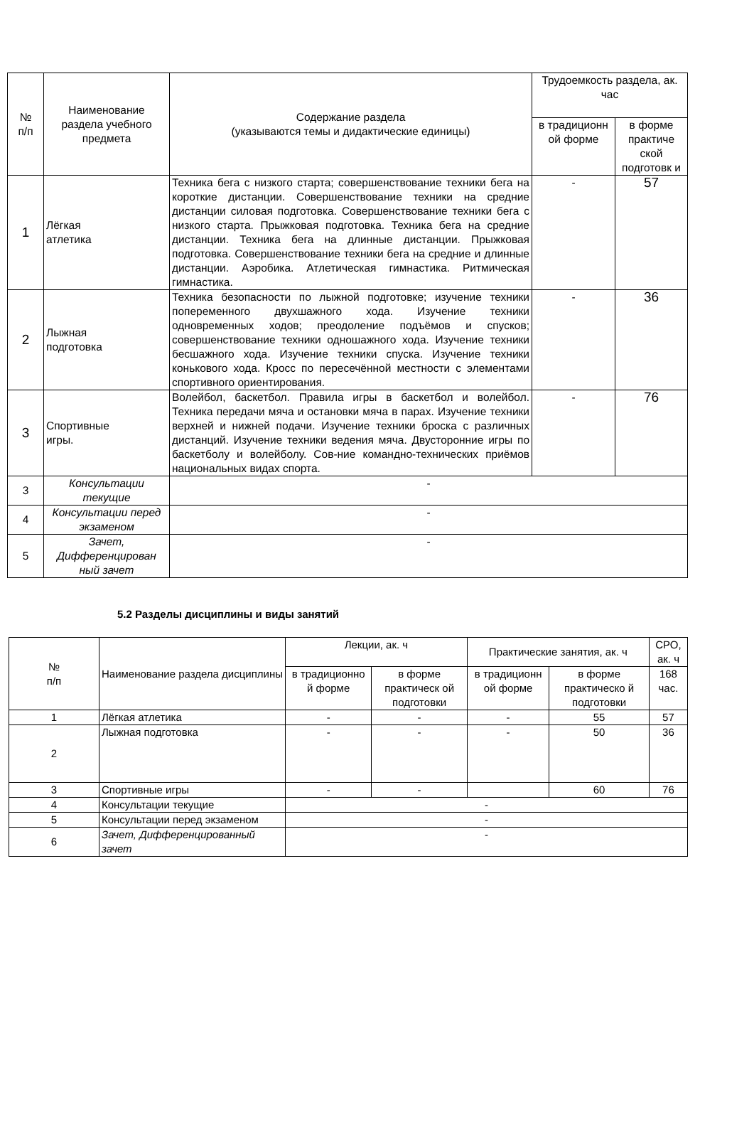| № п/п | Наименование раздела учебного предмета | Содержание раздела (указываются темы и дидактические единицы) | Трудоемкость раздела, ак. час | |
| --- | --- | --- | --- | --- |
| | | | в традиционн ой форме | в форме практиче ской подготовк и |
| 1 | Лёгкая атлетика | Техника бега с низкого старта; совершенствование техники бега на короткие дистанции. Совершенствование техники на средние дистанции силовая подготовка. Совершенствование техники бега с низкого старта. Прыжковая подготовка. Техника бега на средние дистанции. Техника бега на длинные дистанции. Прыжковая подготовка. Совершенствование техники бега на средние и длинные дистанции. Аэробика. Атлетическая гимнастика. Ритмическая гимнастика. | - | 57 |
| 2 | Лыжная подготовка | Техника безопасности по лыжной подготовке; изучение техники попеременного двухшажного хода. Изучение техники одновременных ходов; преодоление подъёмов и спусков; совершенствование техники одношажного хода. Изучение техники бесшажного хода. Изучение техники спуска. Изучение техники конькового хода. Кросс по пересечённой местности с элементами спортивного ориентирования. | - | 36 |
| 3 | Спортивные игры. | Волейбол, баскетбол. Правила игры в баскетбол и волейбол. Техника передачи мяча и остановки мяча в парах. Изучение техники верхней и нижней подачи. Изучение техники броска с различных дистанций. Изучение техники ведения мяча. Двусторонние игры по баскетболу и волейболу. Сов-ние командно-технических приёмов национальных видах спорта. | - | 76 |
| 3 | Консультации текущие | - | | |
| 4 | Консультации перед экзаменом | - | | |
| 5 | Зачет, Дифференцирован ный зачет | - | | |
5.2 Разделы дисциплины и виды занятий
| № п/п | Наименование раздела дисциплины | Лекции, ак. ч | | Практические занятия, ак. ч | | СРО, ак. ч |
| --- | --- | --- | --- | --- | --- | --- |
| | | в традиционно й форме | в форме практическ ой подготовки | в традиционн ой форме | в форме практическо й подготовки | 168 час. |
| 1 | Лёгкая атлетика | - | - | - | 55 | 57 |
| 2 | Лыжная подготовка | - | - | - | 50 | 36 |
| 3 | Спортивные игры | - | - | | 60 | 76 |
| 4 | Консультации текущие | - | | | | |
| 5 | Консультации перед экзаменом | - | | | | |
| 6 | Зачет, Дифференцированный зачет | - | | | | |